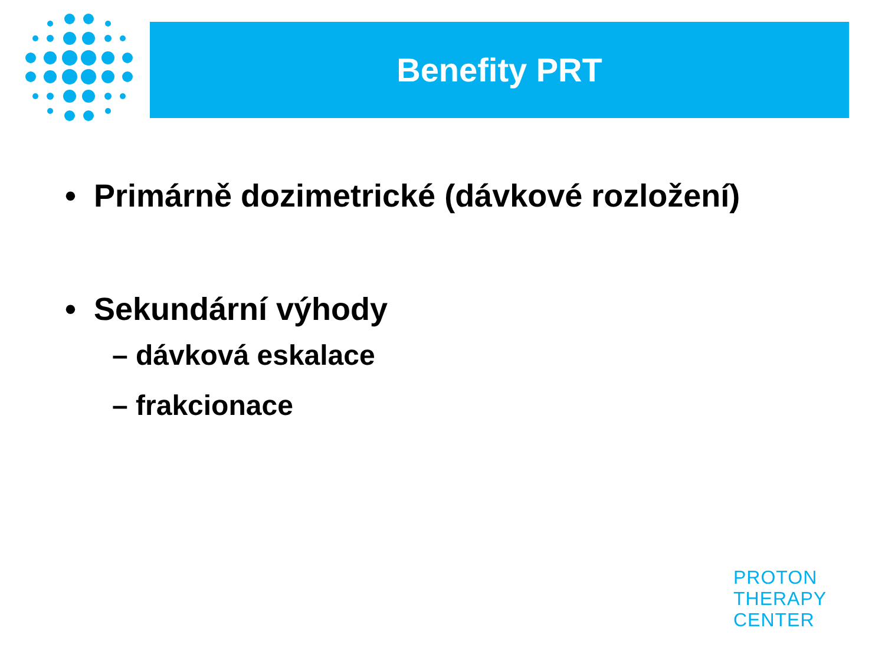Benefity PRT
• Primárně dozimetrické (dávkové rozložení)
• Sekundární výhody
– dávková eskalace
– frakcionace
PROTON
THERAPY
CENTER